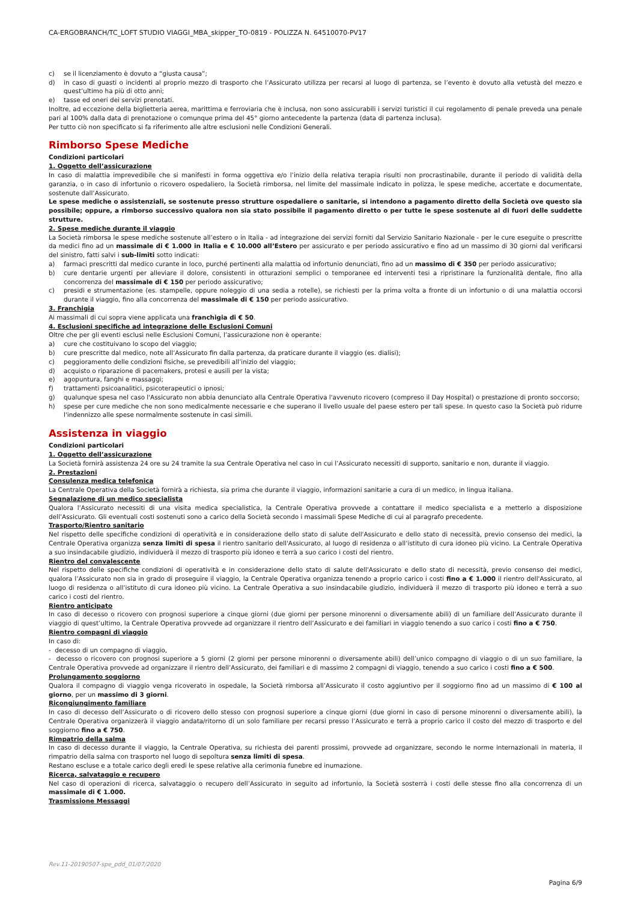CA-ERGOBRANCH/TC_LOFT STUDIO VIAGGI_MBA_skipper_TO-0819 - POLIZZA N. 64510070-PV17
c) se il licenziamento è dovuto a “giusta causa”;
d) in caso di guasti o incidenti al proprio mezzo di trasporto che l’Assicurato utilizza per recarsi al luogo di partenza, se l’evento è dovuto alla vetustà del mezzo e quest’ultimo ha più di otto anni;
e) tasse ed oneri dei servizi prenotati.
Inoltre, ad eccezione della biglietteria aerea, marittima e ferroviaria che è inclusa, non sono assicurabili i servizi turistici il cui regolamento di penale preveda una penale pari al 100% dalla data di prenotazione o comunque prima del 45° giorno antecedente la partenza (data di partenza inclusa).
Per tutto ciò non specificato si fa riferimento alle altre esclusioni nelle Condizioni Generali.
Rimborso Spese Mediche
Condizioni particolari
1. Oggetto dell’assicurazione
In caso di malattia imprevedibile che si manifesti in forma oggettiva e/o l’inizio della relativa terapia risulti non procrastinabile, durante il periodo di validità della garanzia, o in caso di infortunio o ricovero ospedaliero, la Società rimborsa, nel limite del massimale indicato in polizza, le spese mediche, accertate e documentate, sostenute dall’Assicurato.
Le spese mediche o assistenziali, se sostenute presso strutture ospedaliere o sanitarie, si intendono a pagamento diretto della Società ove questo sia possibile; oppure, a rimborso successivo qualora non sia stato possibile il pagamento diretto o per tutte le spese sostenute al di fuori delle suddette strutture.
2. Spese mediche durante il viaggio
La Società rimborsa le spese mediche sostenute all’estero o in Italia - ad integrazione dei servizi forniti dal Servizio Sanitario Nazionale - per le cure eseguite o prescritte da medici fino ad un massimale di € 1.000 in Italia e € 10.000 all’Estero per assicurato e per periodo assicurativo e fino ad un massimo di 30 giorni dal verificarsi del sinistro, fatti salvi i sub-limiti sotto indicati:
a) farmaci prescritti dal medico curante in loco, purché pertinenti alla malattia od infortunio denunciati, fino ad un massimo di € 350 per periodo assicurativo;
b) cure dentarie urgenti per alleviare il dolore, consistenti in otturazioni semplici o temporanee ed interventi tesi a ripristinare la funzionalità dentale, fino alla concorrenza del massimale di € 150 per periodo assicurativo;
c) presidi e strumentazione (es. stampelle, oppure noleggio di una sedia a rotelle), se richiesti per la prima volta a fronte di un infortunio o di una malattia occorsi durante il viaggio, fino alla concorrenza del massimale di € 150 per periodo assicurativo.
3. Franchigia
Ai massimali di cui sopra viene applicata una franchigia di € 50.
4. Esclusioni specifiche ad integrazione delle Esclusioni Comuni
Oltre che per gli eventi esclusi nelle Esclusioni Comuni, l’assicurazione non è operante:
a) cure che costituivano lo scopo del viaggio;
b) cure prescritte dal medico, note all’Assicurato fin dalla partenza, da praticare durante il viaggio (es. dialisi);
c) peggioramento delle condizioni fisiche, se prevedibili all’inizio del viaggio;
d) acquisto o riparazione di pacemakers, protesi e ausili per la vista;
e) agopuntura, fanghi e massaggi;
f) trattamenti psicoanalitici, psicoterapeutici o ipnosi;
g) qualunque spesa nel caso l'Assicurato non abbia denunciato alla Centrale Operativa l'avvenuto ricovero (compreso il Day Hospital) o prestazione di pronto soccorso;
h) spese per cure mediche che non sono medicalmente necessarie e che superano il livello usuale del paese estero per tali spese. In questo caso la Società può ridurre l'indennizzo alle spese normalmente sostenute in casi simili.
Assistenza in viaggio
Condizioni particolari
1. Oggetto dell’assicurazione
La Società fornirà assistenza 24 ore su 24 tramite la sua Centrale Operativa nel caso in cui l’Assicurato necessiti di supporto, sanitario e non, durante il viaggio.
2. Prestazioni
Consulenza medica telefonica
La Centrale Operativa della Società fornirà a richiesta, sia prima che durante il viaggio, informazioni sanitarie a cura di un medico, in lingua italiana.
Segnalazione di un medico specialista
Qualora l’Assicurato necessiti di una visita medica specialistica, la Centrale Operativa provvede a contattare il medico specialista e a metterlo a disposizione dell’Assicurato. Gli eventuali costi sostenuti sono a carico della Società secondo i massimali Spese Mediche di cui al paragrafo precedente.
Trasporto/Rientro sanitario
Nel rispetto delle specifiche condizioni di operatività e in considerazione dello stato di salute dell'Assicurato e dello stato di necessità, previo consenso dei medici, la Centrale Operativa organizza senza limiti di spesa il rientro sanitario dell'Assicurato, al luogo di residenza o all’istituto di cura idoneo più vicino. La Centrale Operativa a suo insindacabile giudizio, individuerà il mezzo di trasporto più idoneo e terrà a suo carico i costi del rientro.
Rientro del convalescente
Nel rispetto delle specifiche condizioni di operatività e in considerazione dello stato di salute dell'Assicurato e dello stato di necessità, previo consenso dei medici, qualora l’Assicurato non sia in grado di proseguire il viaggio, la Centrale Operativa organizza tenendo a proprio carico i costi fino a € 1.000 il rientro dell'Assicurato, al luogo di residenza o all’istituto di cura idoneo più vicino. La Centrale Operativa a suo insindacabile giudizio, individuerà il mezzo di trasporto più idoneo e terrà a suo carico i costi del rientro.
Rientro anticipato
In caso di decesso o ricovero con prognosi superiore a cinque giorni (due giorni per persone minorenni o diversamente abili) di un familiare dell’Assicurato durante il viaggio di quest’ultimo, la Centrale Operativa provvede ad organizzare il rientro dell’Assicurato e dei familiari in viaggio tenendo a suo carico i costi fino a € 750.
Rientro compagni di viaggio
In caso di:
- decesso di un compagno di viaggio,
- decesso o ricovero con prognosi superiore a 5 giorni (2 giorni per persone minorenni o diversamente abili) dell’unico compagno di viaggio o di un suo familiare, la Centrale Operativa provvede ad organizzare il rientro dell’Assicurato, dei familiari e di massimo 2 compagni di viaggio, tenendo a suo carico i costi fino a € 500.
Prolungamento soggiorno
Qualora il compagno di viaggio venga ricoverato in ospedale, la Società rimborsa all’Assicurato il costo aggiuntivo per il soggiorno fino ad un massimo di € 100 al giorno, per un massimo di 3 giorni.
Ricongiungimento familiare
In caso di decesso dell’Assicurato o di ricovero dello stesso con prognosi superiore a cinque giorni (due giorni in caso di persone minorenni o diversamente abili), la Centrale Operativa organizzerà il viaggio andata/ritorno di un solo familiare per recarsi presso l’Assicurato e terrà a proprio carico il costo del mezzo di trasporto e del soggiorno fino a € 750.
Rimpatrio della salma
In caso di decesso durante il viaggio, la Centrale Operativa, su richiesta dei parenti prossimi, provvede ad organizzare, secondo le norme internazionali in materia, il rimpatrio della salma con trasporto nel luogo di sepoltura senza limiti di spesa.
Restano escluse e a totale carico degli eredi le spese relative alla cerimonia funebre ed inumazione.
Ricerca, salvataggio e recupero
Nel caso di operazioni di ricerca, salvataggio o recupero dell’Assicurato in seguito ad infortunio, la Società sosterrà i costi delle stesse fino alla concorrenza di un massimale di € 1.000.
Trasmissione Messaggi
Rev.11-20190507-spe_pdd_01/07/2020
Pagina 6/9